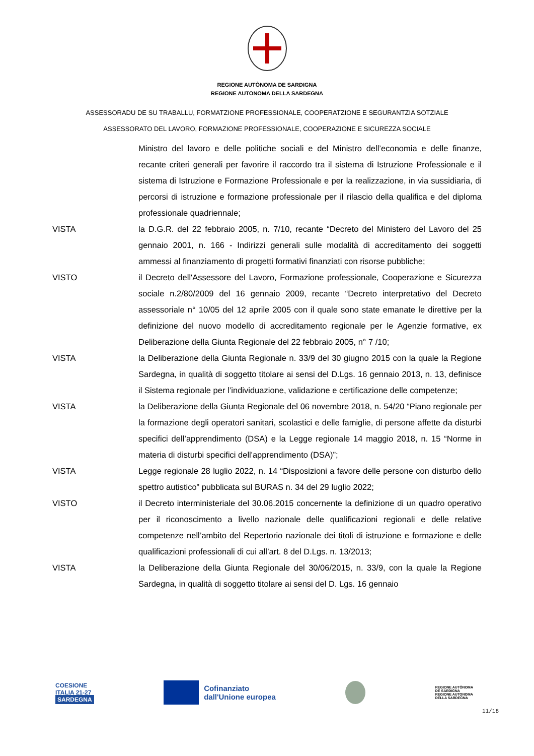REGIONE AUTÒNOMA DE SARDIGNA
REGIONE AUTONOMA DELLA SARDEGNA
ASSESSORADU DE SU TRABALLU, FORMATZIONE PROFESSIONALE, COOPERATZIONE E SEGURANTZIA SOTZIALE
ASSESSORATO DEL LAVORO, FORMAZIONE PROFESSIONALE, COOPERAZIONE E SICUREZZA SOCIALE
Ministro del lavoro e delle politiche sociali e del Ministro dell’economia e delle finanze, recante criteri generali per favorire il raccordo tra il sistema di Istruzione Professionale e il sistema di Istruzione e Formazione Professionale e per la realizzazione, in via sussidiaria, di percorsi di istruzione e formazione professionale per il rilascio della qualifica e del diploma professionale quadriennale;
VISTA la D.G.R. del 22 febbraio 2005, n. 7/10, recante “Decreto del Ministero del Lavoro del 25 gennaio 2001, n. 166 - Indirizzi generali sulle modalità di accreditamento dei soggetti ammessi al finanziamento di progetti formativi finanziati con risorse pubbliche;
VISTO il Decreto dell'Assessore del Lavoro, Formazione professionale, Cooperazione e Sicurezza sociale n.2/80/2009 del 16 gennaio 2009, recante “Decreto interpretativo del Decreto assessoriale n° 10/05 del 12 aprile 2005 con il quale sono state emanate le direttive per la definizione del nuovo modello di accreditamento regionale per le Agenzie formative, ex Deliberazione della Giunta Regionale del 22 febbraio 2005, n° 7 /10;
VISTA la Deliberazione della Giunta Regionale n. 33/9 del 30 giugno 2015 con la quale la Regione Sardegna, in qualità di soggetto titolare ai sensi del D.Lgs. 16 gennaio 2013, n. 13, definisce il Sistema regionale per l’individuazione, validazione e certificazione delle competenze;
VISTA la Deliberazione della Giunta Regionale del 06 novembre 2018, n. 54/20 “Piano regionale per la formazione degli operatori sanitari, scolastici e delle famiglie, di persone affette da disturbi specifici dell’apprendimento (DSA) e la Legge regionale 14 maggio 2018, n. 15 “Norme in materia di disturbi specifici dell'apprendimento (DSA)”;
VISTA Legge regionale 28 luglio 2022, n. 14 “Disposizioni a favore delle persone con disturbo dello spettro autistico” pubblicata sul BURAS n. 34 del 29 luglio 2022;
VISTO il Decreto interministeriale del 30.06.2015 concernente la definizione di un quadro operativo per il riconoscimento a livello nazionale delle qualificazioni regionali e delle relative competenze nell’ambito del Repertorio nazionale dei titoli di istruzione e formazione e delle qualificazioni professionali di cui all’art. 8 del D.Lgs. n. 13/2013;
VISTA la Deliberazione della Giunta Regionale del 30/06/2015, n. 33/9, con la quale la Regione Sardegna, in qualità di soggetto titolare ai sensi del D. Lgs. 16 gennaio
COESIONE
ITALIA 21-27
SARDEGNA
Cofinanziato
dall'Unione europea
REGIONE AUTÒNOMA
DE SARDIGNA
REGIONE AUTONOMA
DELLA SARDEGNA
11/18